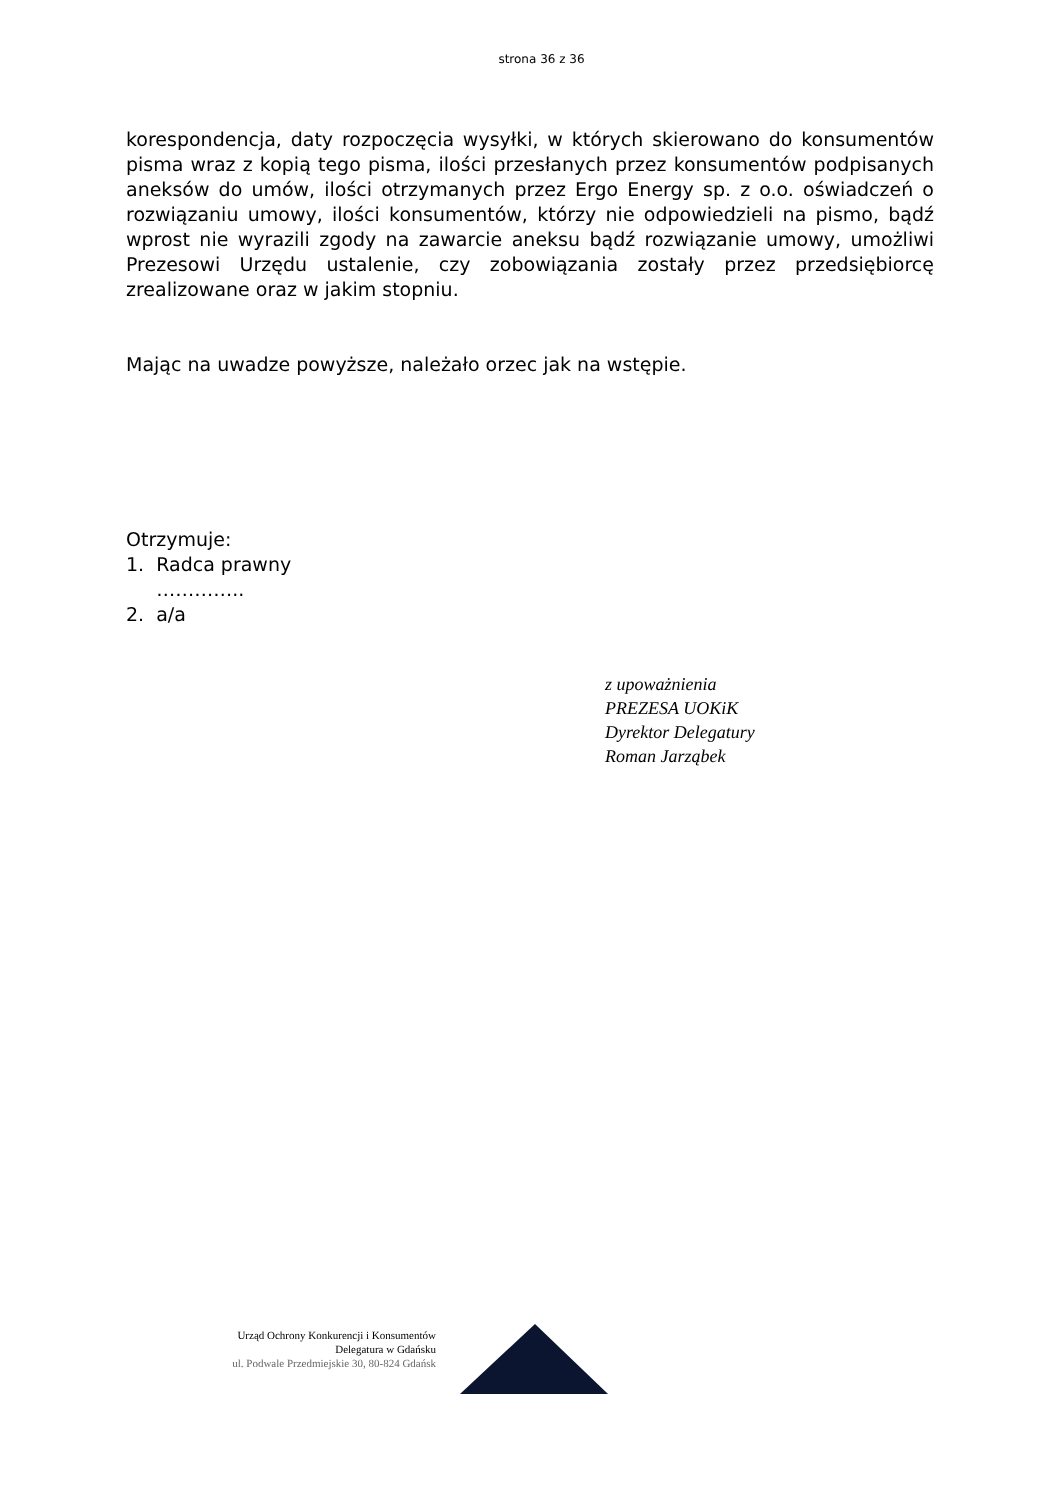strona 36 z 36
korespondencja, daty rozpoczęcia wysyłki, w których skierowano do konsumentów pisma wraz z kopią tego pisma, ilości przesłanych przez konsumentów podpisanych aneksów do umów, ilości otrzymanych przez Ergo Energy sp. z o.o. oświadczeń o rozwiązaniu umowy, ilości konsumentów, którzy nie odpowiedzieli na pismo, bądź wprost nie wyrazili zgody na zawarcie aneksu bądź rozwiązanie umowy, umożliwi Prezesowi Urzędu ustalenie, czy zobowiązania zostały przez przedsiębiorcę zrealizowane oraz w jakim stopniu.
Mając na uwadze powyższe, należało orzec jak na wstępie.
Otrzymuje:
1. Radca prawny
…………..
2. a/a
z upoważnienia
PREZESA UOKiK
Dyrektor Delegatury
Roman Jarząbek
Urząd Ochrony Konkurencji i Konsumentów
Delegatura w Gdańsku
ul. Podwale Przedmiejskie 30, 80-824 Gdańsk